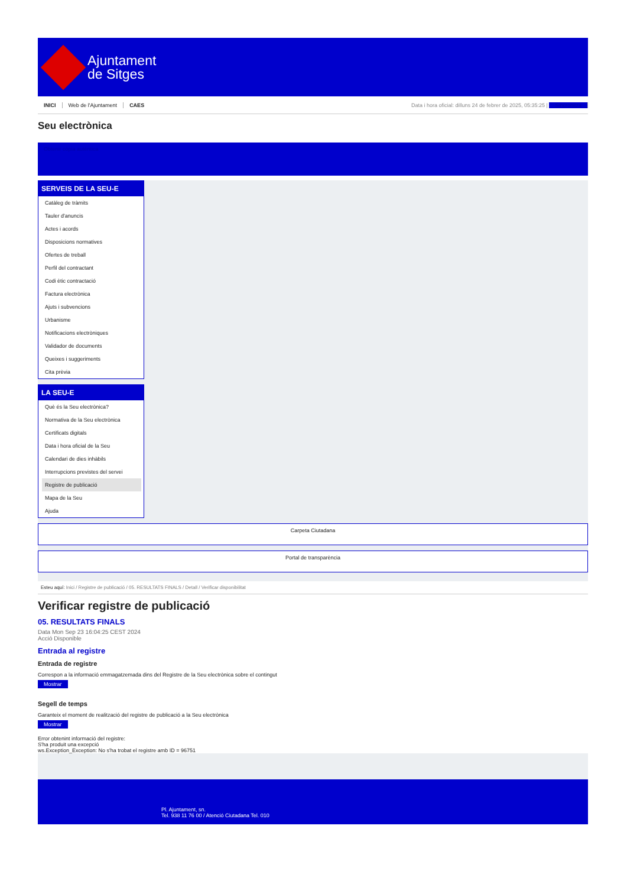Ajuntament
de Sitges
INICI Web de l'Ajuntament CAES
Data i hora oficial: dilluns 24 de febrer de 2025, 05:35:25 | Sincronitza
Seu electrònica
Obtenir còpia autèntica
SERVEIS DE LA SEU-E
Catàleg de tràmits
Tauler d'anuncis
Actes i acords
Disposicions normatives
Ofertes de treball
Perfil del contractant
Codi ètic contractació
Factura electrònica
Ajuts i subvencions
Urbanisme
Notificacions electròniques
Validador de documents
Queixes i suggeriments
Cita prèvia
LA SEU-E
Què és la Seu electrònica?
Normativa de la Seu electrònica
Certificats digitals
Data i hora oficial de la Seu
Calendari de dies inhàbils
Interrupcions previstes del servei
Registre de publicació
Mapa de la Seu
Ajuda
Carpeta Ciutadana
Portal de transparència
Esteu aquí: Inici / Registre de publicació / 05. RESULTATS FINALS / Detall / Verificar disponibilitat
Verificar registre de publicació
05. RESULTATS FINALS
Data Mon Sep 23 16:04:25 CEST 2024
Acció Disponible
Entrada al registre
Entrada de registre
Correspon a la informació emmagatzemada dins del Registre de la Seu electrònica sobre el contingut
Mostrar
Segell de temps
Garanteix el moment de realització del registre de publicació a la Seu electrònica
Mostrar
Error obtenint informació del registre:
S'ha produit una excepció
ws.Exception_Exception: No s'ha trobat el registre amb ID = 96751
Pl. Ajuntament, sn.
Tel. 938 11 76 00 / Atenció Ciutadana Tel. 010